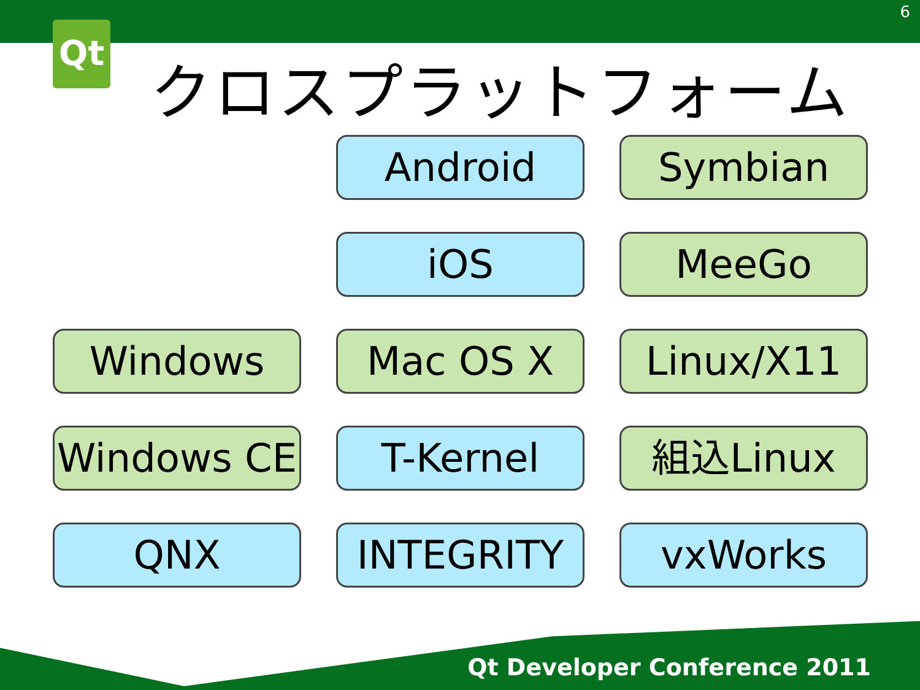Qt
6
クロスプラットフォーム
Android
Symbian
iOS
MeeGo
Windows
Mac OS X
Linux/X11
Windows CE
T-Kernel
組込Linux
QNX
INTEGRITY
vxWorks
Qt Developer Conference 2011